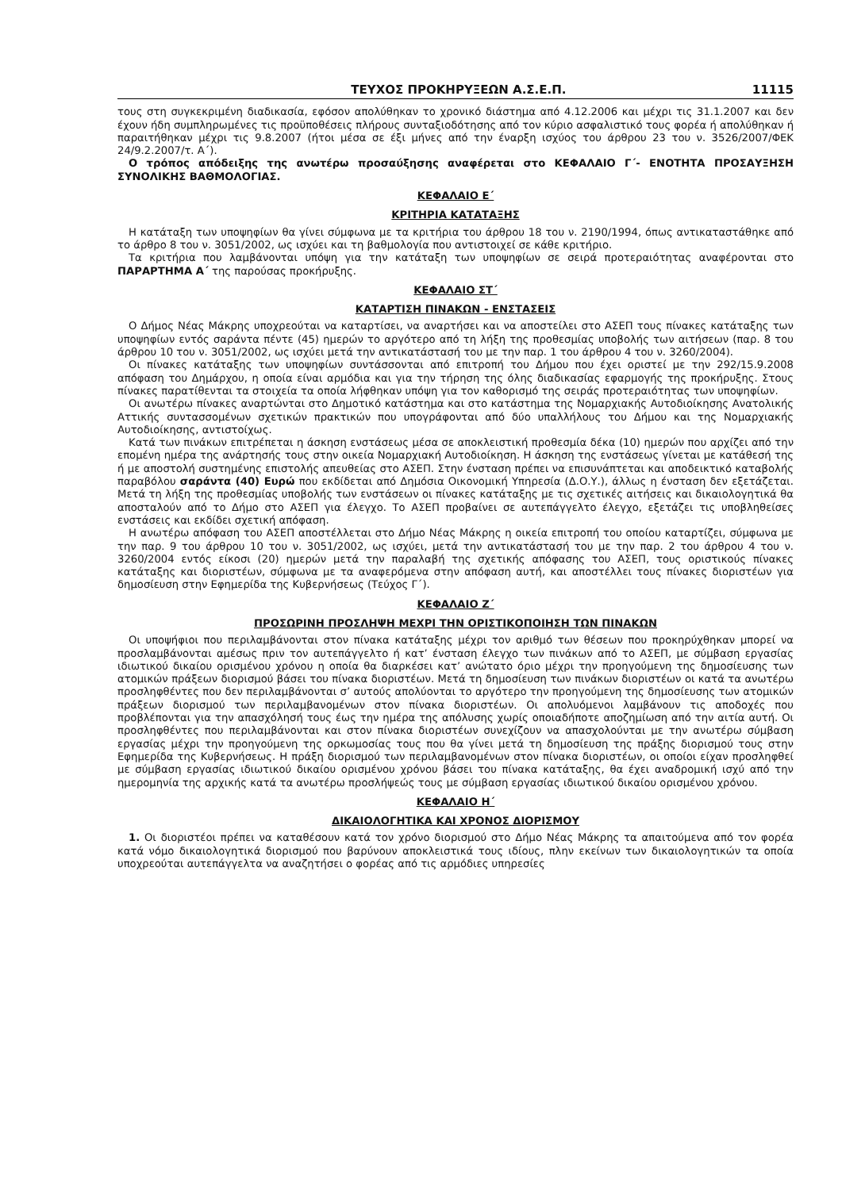ΤΕΥΧΟΣ ΠΡΟΚΗΡΥΞΕΩΝ Α.Σ.Ε.Π. 11115
τους στη συγκεκριμένη διαδικασία, εφόσον απολύθηκαν το χρονικό διάστημα από 4.12.2006 και μέχρι τις 31.1.2007 και δεν έχουν ήδη συμπληρωμένες τις προϋποθέσεις πλήρους συνταξιοδότησης από τον κύριο ασφαλιστικό τους φορέα ή απολύθηκαν ή παραιτήθηκαν μέχρι τις 9.8.2007 (ήτοι μέσα σε έξι μήνες από την έναρξη ισχύος του άρθρου 23 του ν. 3526/2007/ΦΕΚ 24/9.2.2007/τ. Α΄).
Ο τρόπος απόδειξης της ανωτέρω προσαύξησης αναφέρεται στο ΚΕΦΑΛΑΙΟ Γ΄- ΕΝΟΤΗΤΑ ΠΡΟΣΑΥΞΗΣΗ ΣΥΝΟΛΙΚΗΣ ΒΑΘΜΟΛΟΓΙΑΣ.
ΚΕΦΑΛΑΙΟ Ε΄
ΚΡΙΤΗΡΙΑ ΚΑΤΑΤΑΞΗΣ
Η κατάταξη των υποψηφίων θα γίνει σύμφωνα με τα κριτήρια του άρθρου 18 του ν. 2190/1994, όπως αντικαταστάθηκε από το άρθρο 8 του ν. 3051/2002, ως ισχύει και τη βαθμολογία που αντιστοιχεί σε κάθε κριτήριο.
Τα κριτήρια που λαμβάνονται υπόψη για την κατάταξη των υποψηφίων σε σειρά προτεραιότητας αναφέρονται στο ΠΑΡΑΡΤΗΜΑ Α΄ της παρούσας προκήρυξης.
ΚΕΦΑΛΑΙΟ ΣΤ΄
ΚΑΤΑΡΤΙΣΗ ΠΙΝΑΚΩΝ - ΕΝΣΤΑΣΕΙΣ
Ο Δήμος Νέας Μάκρης υποχρεούται να καταρτίσει, να αναρτήσει και να αποστείλει στο ΑΣΕΠ τους πίνακες κατάταξης των υποψηφίων εντός σαράντα πέντε (45) ημερών το αργότερο από τη λήξη της προθεσμίας υποβολής των αιτήσεων (παρ. 8 του άρθρου 10 του ν. 3051/2002, ως ισχύει μετά την αντικατάστασή του με την παρ. 1 του άρθρου 4 του ν. 3260/2004).
Οι πίνακες κατάταξης των υποψηφίων συντάσσονται από επιτροπή του Δήμου που έχει οριστεί με την 292/15.9.2008 απόφαση του Δημάρχου, η οποία είναι αρμόδια και για την τήρηση της όλης διαδικασίας εφαρμογής της προκήρυξης. Στους πίνακες παρατίθενται τα στοιχεία τα οποία λήφθηκαν υπόψη για τον καθορισμό της σειράς προτεραιότητας των υποψηφίων.
Οι ανωτέρω πίνακες αναρτώνται στο Δημοτικό κατάστημα και στο κατάστημα της Νομαρχιακής Αυτοδιοίκησης Ανατολικής Αττικής συντασσομένων σχετικών πρακτικών που υπογράφονται από δύο υπαλλήλους του Δήμου και της Νομαρχιακής Αυτοδιοίκησης, αντιστοίχως.
Κατά των πινάκων επιτρέπεται η άσκηση ενστάσεως μέσα σε αποκλειστική προθεσμία δέκα (10) ημερών που αρχίζει από την επομένη ημέρα της ανάρτησής τους στην οικεία Νομαρχιακή Αυτοδιοίκηση. Η άσκηση της ενστάσεως γίνεται με κατάθεσή της ή με αποστολή συστημένης επιστολής απευθείας στο ΑΣΕΠ. Στην ένσταση πρέπει να επισυνάπτεται και αποδεικτικό καταβολής παραβόλου σαράντα (40) Ευρώ που εκδίδεται από Δημόσια Οικονομική Υπηρεσία (Δ.Ο.Υ.), άλλως η ένσταση δεν εξετάζεται. Μετά τη λήξη της προθεσμίας υποβολής των ενστάσεων οι πίνακες κατάταξης με τις σχετικές αιτήσεις και δικαιολογητικά θα αποσταλούν από το Δήμο στο ΑΣΕΠ για έλεγχο. Το ΑΣΕΠ προβαίνει σε αυτεπάγγελτο έλεγχο, εξετάζει τις υποβληθείσες ενστάσεις και εκδίδει σχετική απόφαση.
Η ανωτέρω απόφαση του ΑΣΕΠ αποστέλλεται στο Δήμο Νέας Μάκρης η οικεία επιτροπή του οποίου καταρτίζει, σύμφωνα με την παρ. 9 του άρθρου 10 του ν. 3051/2002, ως ισχύει, μετά την αντικατάστασή του με την παρ. 2 του άρθρου 4 του ν. 3260/2004 εντός είκοσι (20) ημερών μετά την παραλαβή της σχετικής απόφασης του ΑΣΕΠ, τους οριστικούς πίνακες κατάταξης και διοριστέων, σύμφωνα με τα αναφερόμενα στην απόφαση αυτή, και αποστέλλει τους πίνακες διοριστέων για δημοσίευση στην Εφημερίδα της Κυβερνήσεως (Τεύχος Γ΄).
ΚΕΦΑΛΑΙΟ Ζ΄
ΠΡΟΣΩΡΙΝΗ ΠΡΟΣΛΗΨΗ ΜΕΧΡΙ ΤΗΝ ΟΡΙΣΤΙΚΟΠΟΙΗΣΗ ΤΩΝ ΠΙΝΑΚΩΝ
Οι υποψήφιοι που περιλαμβάνονται στον πίνακα κατάταξης μέχρι τον αριθμό των θέσεων που προκηρύχθηκαν μπορεί να προσλαμβάνονται αμέσως πριν τον αυτεπάγγελτο ή κατ’ ένσταση έλεγχο των πινάκων από το ΑΣΕΠ, με σύμβαση εργασίας ιδιωτικού δικαίου ορισμένου χρόνου η οποία θα διαρκέσει κατ’ ανώτατο όριο μέχρι την προηγούμενη της δημοσίευσης των ατομικών πράξεων διορισμού βάσει του πίνακα διοριστέων. Μετά τη δημοσίευση των πινάκων διοριστέων οι κατά τα ανωτέρω προσληφθέντες που δεν περιλαμβάνονται σ’ αυτούς απολύονται το αργότερο την προηγούμενη της δημοσίευσης των ατομικών πράξεων διορισμού των περιλαμβανομένων στον πίνακα διοριστέων. Οι απολυόμενοι λαμβάνουν τις αποδοχές που προβλέπονται για την απασχόλησή τους έως την ημέρα της απόλυσης χωρίς οποιαδήποτε αποζημίωση από την αιτία αυτή. Οι προσληφθέντες που περιλαμβάνονται και στον πίνακα διοριστέων συνεχίζουν να απασχολούνται με την ανωτέρω σύμβαση εργασίας μέχρι την προηγούμενη της ορκωμοσίας τους που θα γίνει μετά τη δημοσίευση της πράξης διορισμού τους στην Εφημερίδα της Κυβερνήσεως. Η πράξη διορισμού των περιλαμβανομένων στον πίνακα διοριστέων, οι οποίοι είχαν προσληφθεί με σύμβαση εργασίας ιδιωτικού δικαίου ορισμένου χρόνου βάσει του πίνακα κατάταξης, θα έχει αναδρομική ισχύ από την ημερομηνία της αρχικής κατά τα ανωτέρω προσλήψεώς τους με σύμβαση εργασίας ιδιωτικού δικαίου ορισμένου χρόνου.
ΚΕΦΑΛΑΙΟ Η΄
ΔΙΚΑΙΟΛΟΓΗΤΙΚΑ ΚΑΙ ΧΡΟΝΟΣ ΔΙΟΡΙΣΜΟΥ
1. Οι διοριστέοι πρέπει να καταθέσουν κατά τον χρόνο διορισμού στο Δήμο Νέας Μάκρης τα απαιτούμενα από τον φορέα κατά νόμο δικαιολογητικά διορισμού που βαρύνουν αποκλειστικά τους ιδίους, πλην εκείνων των δικαιολογητικών τα οποία υποχρεούται αυτεπάγγελτα να αναζητήσει ο φορέας από τις αρμόδιες υπηρεσίες